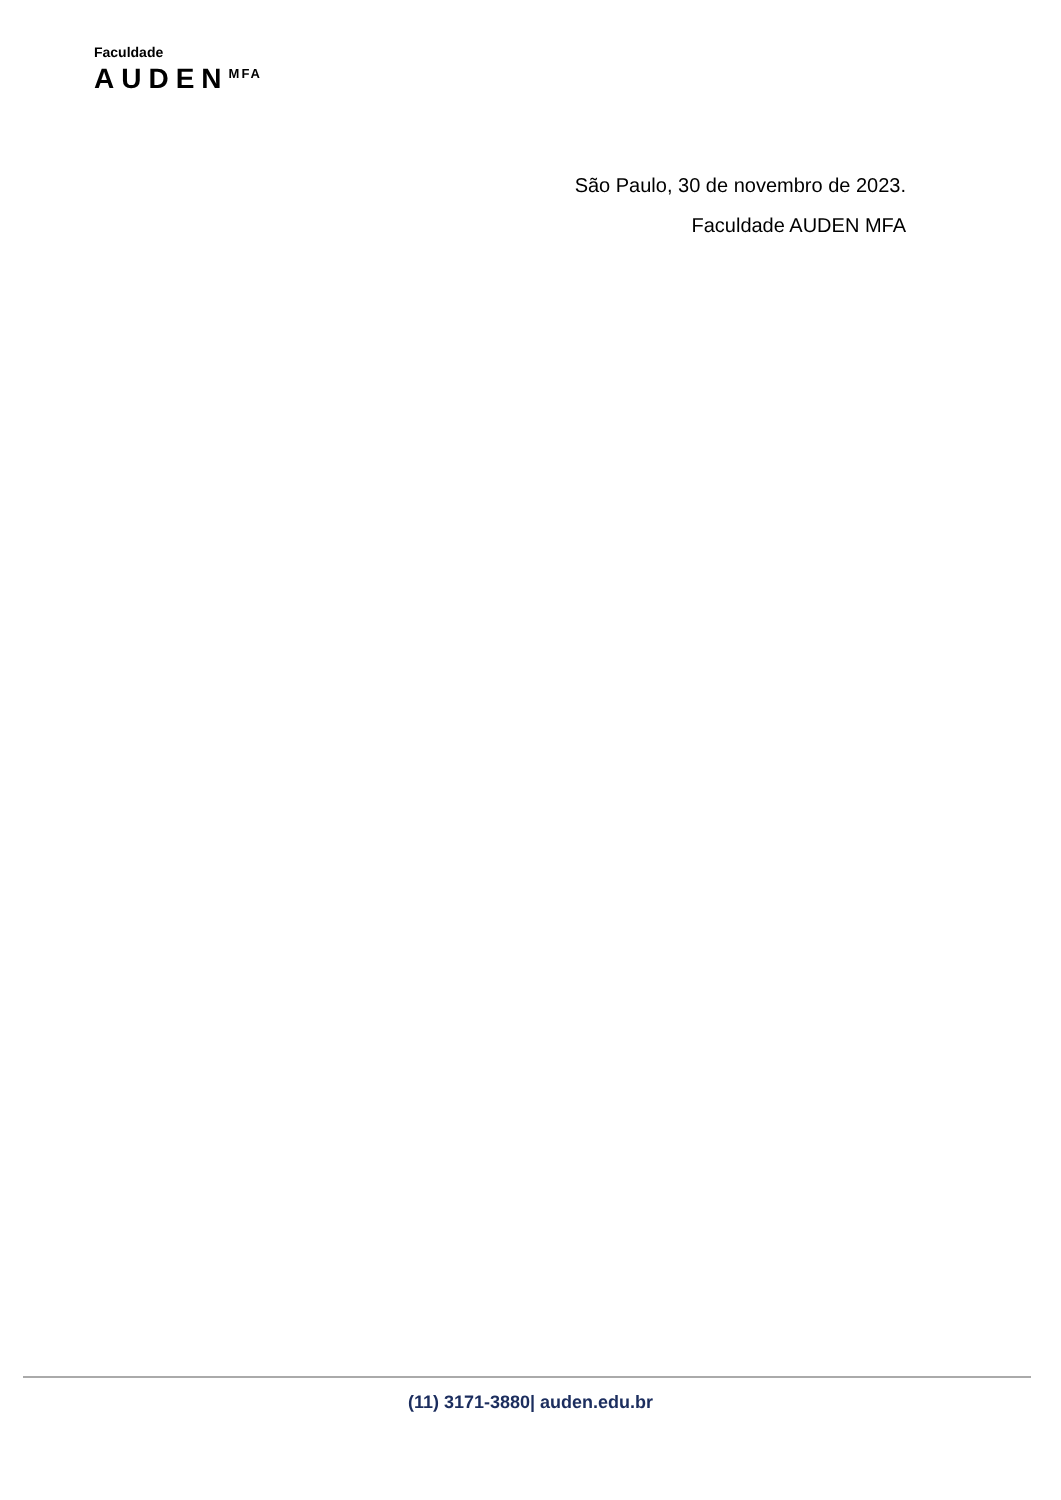Faculdade
AUDEN<sup>MFA</sup>
São Paulo, 30 de novembro de 2023.
Faculdade AUDEN MFA
(11) 3171-3880| auden.edu.br